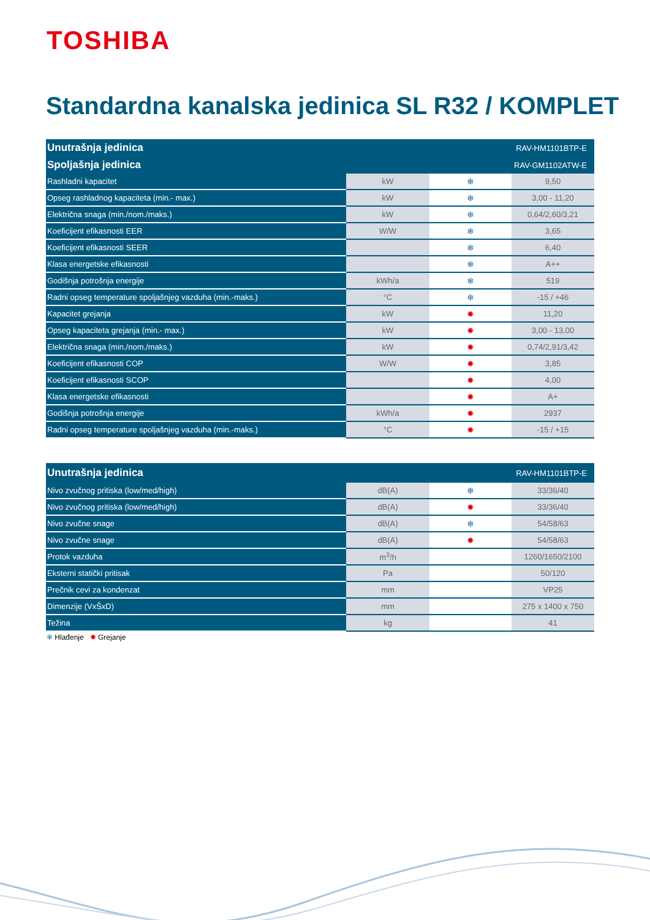TOSHIBA
Standardna kanalska jedinica SL R32 / KOMPLET
| Unutrašnja jedinica | | | RAV-HM1101BTP-E |
| --- | --- | --- | --- |
| Spoljašnja jedinica | | | RAV-GM1102ATW-E |
| Rashladni kapacitet | kW | ❄ | 9,50 |
| Opseg rashladnog kapaciteta (min.- max.) | kW | ❄ | 3,00 - 11,20 |
| Električna snaga (min./nom./maks.) | kW | ❄ | 0,64/2,60/3,21 |
| Koeficijent efikasnosti EER | W/W | ❄ | 3,65 |
| Koeficijent efikasnosti SEER | | ❄ | 6,40 |
| Klasa energetske efikasnosti | | ❄ | A++ |
| Godišnja potrošnja energije | kWh/a | ❄ | 519 |
| Radni opseg temperature spoljašnjeg vazduha (min.-maks.) | °C | ❄ | -15 / +46 |
| Kapacitet grejanja | kW | ✹ | 11,20 |
| Opseg kapaciteta grejanja (min.- max.) | kW | ✹ | 3,00 - 13,00 |
| Električna snaga (min./nom./maks.) | kW | ✹ | 0,74/2,91/3,42 |
| Koeficijent efikasnosti COP | W/W | ✹ | 3,85 |
| Koeficijent efikasnosti SCOP | | ✹ | 4,00 |
| Klasa energetske efikasnosti | | ✹ | A+ |
| Godišnja potrošnja energije | kWh/a | ✹ | 2937 |
| Radni opseg temperature spoljašnjeg vazduha (min.-maks.) | °C | ✹ | -15 / +15 |
| Unutrašnja jedinica | | | RAV-HM1101BTP-E |
| --- | --- | --- | --- |
| Nivo zvučnog pritiska (low/med/high) | dB(A) | ❄ | 33/36/40 |
| Nivo zvučnog pritiska (low/med/high) | dB(A) | ✹ | 33/36/40 |
| Nivo zvučne snage | dB(A) | ❄ | 54/58/63 |
| Nivo zvučne snage | dB(A) | ✹ | 54/58/63 |
| Protok vazduha | m<sup>3</sup>/h | | 1260/1650/2100 |
| Eksterni statički pritisak | Pa | | 50/120 |
| Prečnik cevi za kondenzat | mm | | VP25 |
| Dimenzije (VxŠxD) | mm | | 275 x 1400 x 750 |
| Težina | kg | | 41 |
❄ Hlađenje ✹ Grejanje